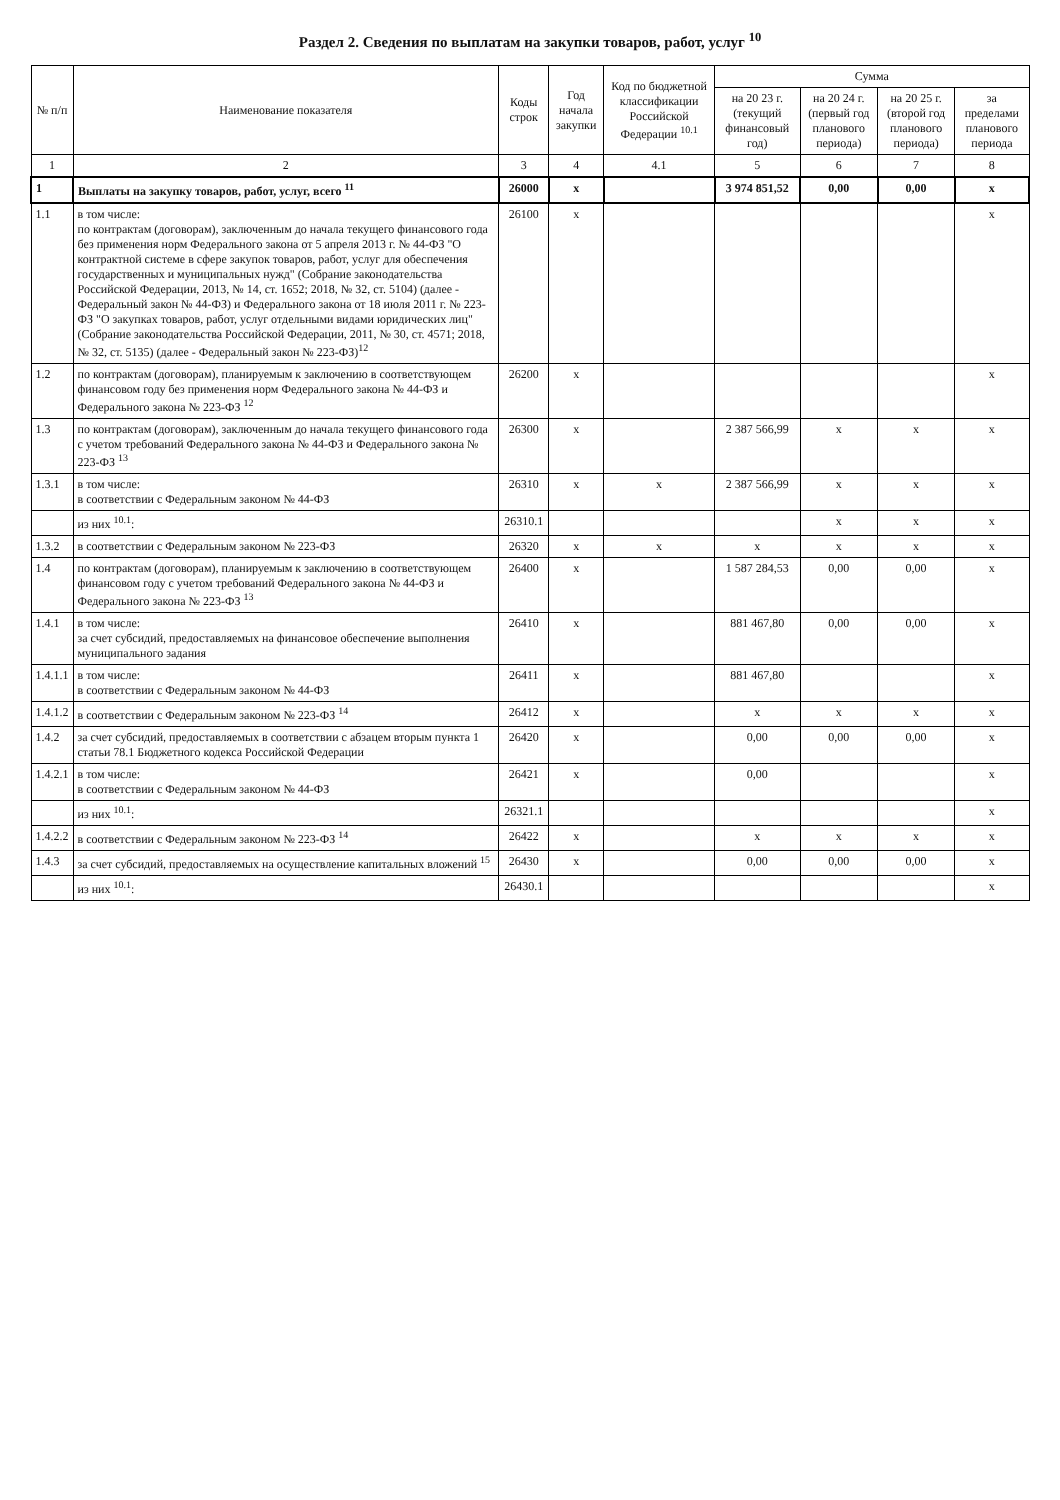Раздел 2. Сведения по выплатам на закупки товаров, работ, услуг <sup>10</sup>
| № п/п | Наименование показателя | Коды строк | Год начала закупки | Код по бюджетной классификации Российской Федерации <sup>10.1</sup> | Сумма | | | |
| --- | --- | --- | --- | --- | --- | --- | --- | --- |
| | | | | | на 20 23 г. (текущий финансовый год) | на 20 24 г. (первый год планового периода) | на 20 25 г. (второй год планового периода) | за пределами планового периода |
| 1 | 2 | 3 | 4 | 4.1 | 5 | 6 | 7 | 8 |
| 1 | Выплаты на закупку товаров, работ, услуг, всего <sup>11</sup> | 26000 | x | | 3 974 851,52 | 0,00 | 0,00 | x |
| 1.1 | в том числе: по контрактам (договорам), заключенным до начала текущего финансового года без применения норм Федерального закона от 5 апреля 2013 г. № 44-ФЗ "О контрактной системе в сфере закупок товаров, работ, услуг для обеспечения государственных и муниципальных нужд" (Собрание законодательства Российской Федерации, 2013, № 14, ст. 1652; 2018, № 32, ст. 5104) (далее - Федеральный закон № 44-ФЗ) и Федерального закона от 18 июля 2011 г. № 223-ФЗ "О закупках товаров, работ, услуг отдельными видами юридических лиц" (Собрание законодательства Российской Федерации, 2011, № 30, ст. 4571; 2018, № 32, ст. 5135) (далее - Федеральный закон № 223-ФЗ)<sup>12</sup> | 26100 | x | | | | | x |
| 1.2 | по контрактам (договорам), планируемым к заключению в соответствующем финансовом году без применения норм Федерального закона № 44-ФЗ и Федерального закона № 223-ФЗ <sup>12</sup> | 26200 | x | | | | | x |
| 1.3 | по контрактам (договорам), заключенным до начала текущего финансового года с учетом требований Федерального закона № 44-ФЗ и Федерального закона № 223-ФЗ <sup>13</sup> | 26300 | x | | 2 387 566,99 | x | x | x |
| 1.3.1 | в том числе: в соответствии с Федеральным законом № 44-ФЗ | 26310 | x | x | 2 387 566,99 | x | x | x |
| | из них <sup>10.1</sup>: | 26310.1 | | | | x | x | x |
| 1.3.2 | в соответствии с Федеральным законом № 223-ФЗ | 26320 | x | x | x | x | x | x |
| 1.4 | по контрактам (договорам), планируемым к заключению в соответствующем финансовом году с учетом требований Федерального закона № 44-ФЗ и Федерального закона № 223-ФЗ <sup>13</sup> | 26400 | x | | 1 587 284,53 | 0,00 | 0,00 | x |
| 1.4.1 | в том числе: за счет субсидий, предоставляемых на финансовое обеспечение выполнения муниципального задания | 26410 | x | | 881 467,80 | 0,00 | 0,00 | x |
| 1.4.1.1 | в том числе: в соответствии с Федеральным законом № 44-ФЗ | 26411 | x | | 881 467,80 | | | x |
| 1.4.1.2 | в соответствии с Федеральным законом № 223-ФЗ <sup>14</sup> | 26412 | x | | x | x | x | x |
| 1.4.2 | за счет субсидий, предоставляемых в соответствии с абзацем вторым пункта 1 статьи 78.1 Бюджетного кодекса Российской Федерации | 26420 | x | | 0,00 | 0,00 | 0,00 | x |
| 1.4.2.1 | в том числе: в соответствии с Федеральным законом № 44-ФЗ | 26421 | x | | 0,00 | | | x |
| | из них <sup>10.1</sup>: | 26321.1 | | | | | | x |
| 1.4.2.2 | в соответствии с Федеральным законом № 223-ФЗ <sup>14</sup> | 26422 | x | | x | x | x | x |
| 1.4.3 | за счет субсидий, предоставляемых на осуществление капитальных вложений <sup>15</sup> | 26430 | x | | 0,00 | 0,00 | 0,00 | x |
| | из них <sup>10.1</sup>: | 26430.1 | | | | | | x |